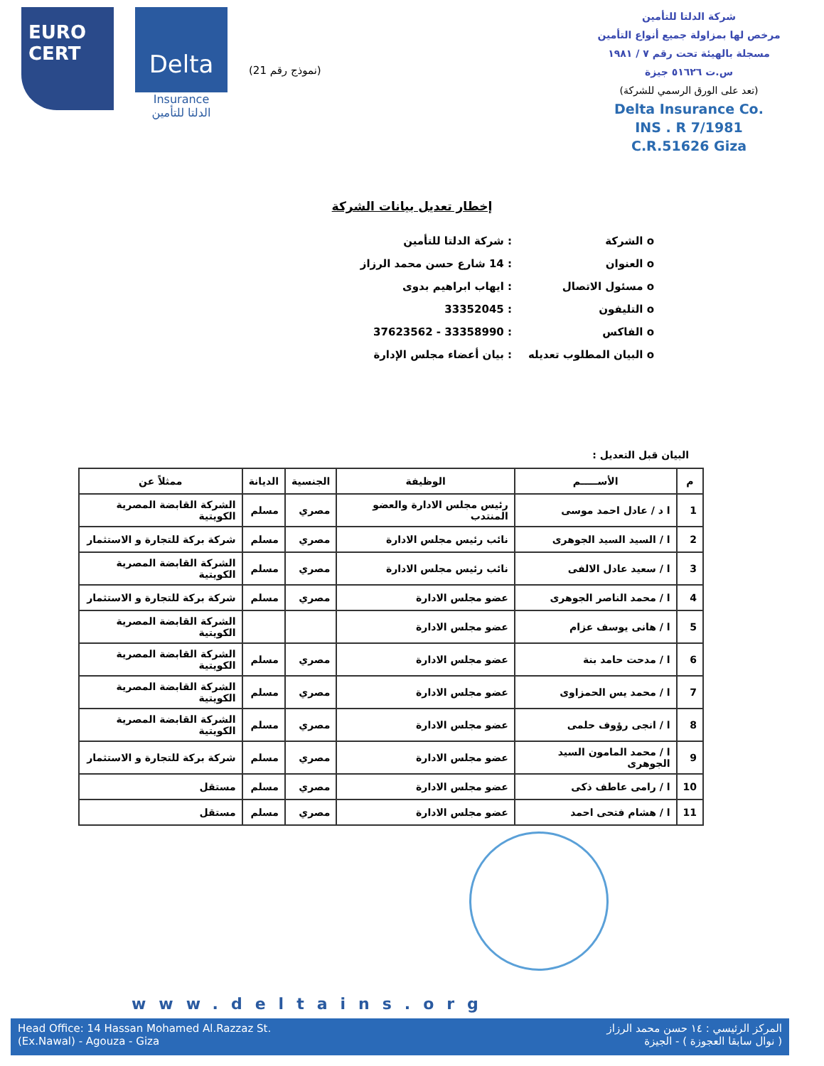EURO
CERT
Delta
Insurance
الدلتا للتأمين
(نموذج رقم 21)
شركة الدلتا للتأمين
مرخص لها بمزاولة جميع أنواع التأمين
مسجلة بالهيئة تحت رقم ٧ / ١٩٨١
س.ت ٥١٦٢٦ جيزة
(تعد على الورق الرسمي للشركة)
Delta Insurance Co.
INS . R 7/1981
C.R.51626 Giza
إخطار تعديل بيانات الشركة
o الشركة: شركة الدلتا للتأمين
o العنوان: 14 شارع حسن محمد الرزاز
o مسئول الاتصال: ايهاب ابراهيم بدوى
o التليفون: 33352045
o الفاكس: 33358990 - 37623562
o البيان المطلوب تعديله: بيان أعضاء مجلس الإدارة
البيان قبل التعديل :
| م | الأســـــم | الوظيفة | الجنسية | الديانة | ممثلاً عن |
| --- | --- | --- | --- | --- | --- |
| 1 | ا د / عادل احمد موسى | رئيس مجلس الادارة والعضو المنتدب | مصري | مسلم | الشركة القابضة المصرية الكويتية |
| 2 | ا / السيد السيد الجوهرى | نائب رئيس مجلس الادارة | مصري | مسلم | شركة بركة للتجارة و الاستثمار |
| 3 | ا / سعيد عادل الالفى | نائب رئيس مجلس الادارة | مصري | مسلم | الشركة القابضة المصرية الكويتية |
| 4 | ا / محمد الناصر الجوهرى | عضو مجلس الادارة | مصري | مسلم | شركة بركة للتجارة و الاستثمار |
| 5 | ا / هانى يوسف عزام | عضو مجلس الادارة | | | الشركة القابضة المصرية الكويتية |
| 6 | ا / مدحت حامد بنة | عضو مجلس الادارة | مصري | مسلم | الشركة القابضة المصرية الكويتية |
| 7 | ا / محمد يس الحمزاوى | عضو مجلس الادارة | مصري | مسلم | الشركة القابضة المصرية الكويتية |
| 8 | ا / انجى رؤوف حلمى | عضو مجلس الادارة | مصري | مسلم | الشركة القابضة المصرية الكويتية |
| 9 | ا / محمد المامون السيد الجوهرى | عضو مجلس الادارة | مصري | مسلم | شركة بركة للتجارة و الاستثمار |
| 10 | ا / رامى عاطف ذكى | عضو مجلس الادارة | مصري | مسلم | مستقل |
| 11 | ا / هشام فتحى احمد | عضو مجلس الادارة | مصري | مسلم | مستقل |
www.deltains.org
Head Office: 14 Hassan Mohamed Al.Razzaz St.
(Ex.Nawal) - Agouza - Giza المركز الرئيسي : ١٤ حسن محمد الرزاز
( نوال سابقا العجوزة ) - الجيزة